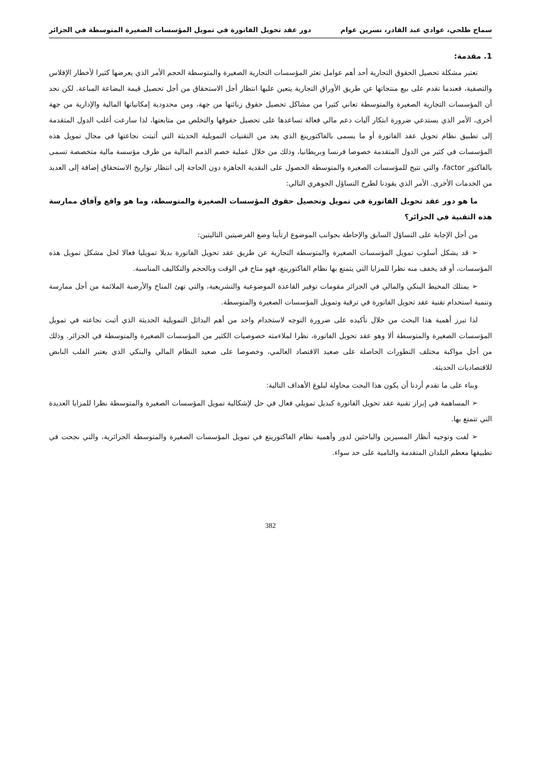سماح طلحي، عوادي عبد القادر، نسرين عوام دور عقد تحويل الفاتورة في تمويل المؤسسات الصغيرة المتوسطة في الجزائر
1. مقدمة:
تعتبر مشكلة تحصيل الحقوق التجارية أحد أهم عوامل تعثر المؤسسات التجارية الصغيرة والمتوسطة الحجم الأمر الذي يعرضها كثيرا لأخطار الإفلاس والتصفية، فعندما تقدم على بيع منتجاتها عن طريق الأوراق التجارية يتعين عليها انتظار أجل الاستحقاق من أجل تحصيل قيمة البضاعة المباعة. لكن نجد أن المؤسسات التجارية الصغيرة والمتوسطة تعاني كثيرا من مشاكل تحصيل حقوق زبائنها من جهة، ومن محدودية إمكانياتها المالية والإدارية من جهة أخرى، الأمر الذي يستدعي ضرورة ابتكار آليات دعم مالي فعالة تساعدها على تحصيل حقوقها والتخلص من متابعتها، لذا سارعت أغلب الدول المتقدمة إلى تطبيق نظام تحويل عقد الفاتورة أو ما يسمى بالفاكتورينغ الذي يعد من التقنيات التمويلية الحديثة التي أثبتت نجاعتها في مجال تمويل هذه المؤسسات في كثير من الدول المتقدمة خصوصا فرنسا وبريطانيا، وذلك من خلال عملية خصم الذمم المالية من طرف مؤسسة مالية متخصصة تسمى بالفاكتور factor، والتي تتيح للمؤسسات الصغيرة والمتوسطة الحصول على النقدية الجاهزة دون الحاجة إلى انتظار تواريخ الاستحقاق إضافة إلى العديد من الخدمات الأخرى. الأمر الذي يقودنا لطرح التساؤل الجوهري التالي:
ما هو دور عقد تحويل الفاتورة في تمويل وتحصيل حقوق المؤسسات الصغيرة والمتوسطة، وما هو واقع وآفاق ممارسة هذه التقنية في الجزائر؟
من أجل الإجابة على التساؤل السابق والإحاطة بجوانب الموضوع ارتأينا وضع الفرضيتين التاليتين:
➢ قد يشكل أسلوب تمويل المؤسسات الصغيرة والمتوسطة التجارية عن طريق عقد تحويل الفاتورة بديلا تمويليا فعالا لحل مشكل تمويل هذه المؤسسات، أو قد يخفف منه نظرا للمزايا التي يتمتع بها نظام الفاكتورينغ، فهو متاح في الوقت وبالحجم والتكاليف المناسبة.
➢ يمتلك المحيط البنكي والمالي في الجزائر مقومات توفير القاعدة الموضوعية والتشريعية، والتي تهئ المناخ والأرضية الملائمة من أجل ممارسة وتنمية استخدام تقنية عقد تحويل الفاتورة في ترقية وتمويل المؤسسات الصغيرة والمتوسطة.
لذا تبرز أهمية هذا البحث من خلال تأكيده على ضرورة التوجه لاستخدام واحد من أهم البدائل التمويلية الحديثة الذي أثبت نجاعته في تمويل المؤسسات الصغيرة والمتوسطة ألا وهو عقد تحويل الفاتورة، نظرا لملاءمته خصوصيات الكثير من المؤسسات الصغيرة والمتوسطة في الجزائر. وذلك من أجل مواكبة مختلف التطورات الحاصلة على صعيد الاقتصاد العالمي، وخصوصا على صعيد النظام المالي والبنكي الذي يعتبر القلب النابض للاقتصاديات الحديثة.
وبناء على ما تقدم أردنا أن يكون هذا البحث محاولة لبلوغ الأهداف التالية:
➢ المساهمة في إبراز تقنية عقد تحويل الفاتورة كبديل تمويلي فعال في حل لإشكالية تمويل المؤسسات الصغيرة والمتوسطة نظرا للمزايا العديدة التي تتمتع بها.
➢ لفت وتوجيه أنظار المسيرين والباحثين لدور وأهمية نظام الفاكتورينغ في تمويل المؤسسات الصغيرة والمتوسطة الجزائرية، والتي نجحت في تطبيقها معظم البلدان المتقدمة والنامية على حد سواء.
382